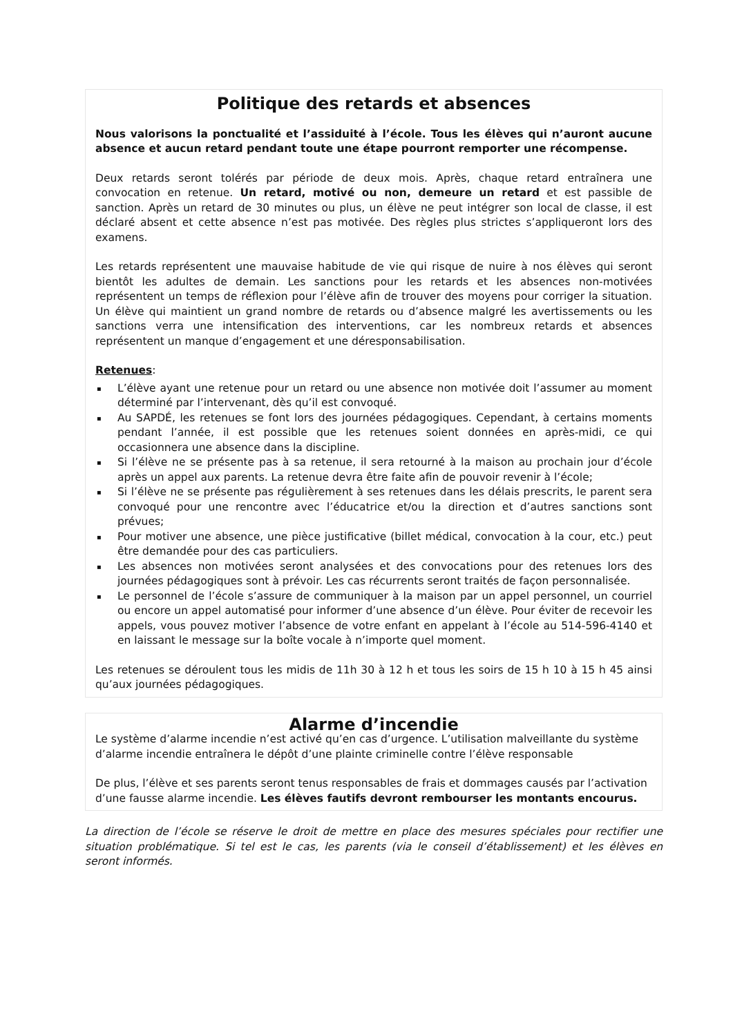Politique des retards et absences
Nous valorisons la ponctualité et l’assiduité à l’école. Tous les élèves qui n’auront aucune absence et aucun retard pendant toute une étape pourront remporter une récompense.
Deux retards seront tolérés par période de deux mois. Après, chaque retard entraînera une convocation en retenue. Un retard, motivé ou non, demeure un retard et est passible de sanction. Après un retard de 30 minutes ou plus, un élève ne peut intégrer son local de classe, il est déclaré absent et cette absence n’est pas motivée. Des règles plus strictes s’appliqueront lors des examens.
Les retards représentent une mauvaise habitude de vie qui risque de nuire à nos élèves qui seront bientôt les adultes de demain. Les sanctions pour les retards et les absences non-motivées représentent un temps de réflexion pour l’élève afin de trouver des moyens pour corriger la situation. Un élève qui maintient un grand nombre de retards ou d’absence malgré les avertissements ou les sanctions verra une intensification des interventions, car les nombreux retards et absences représentent un manque d’engagement et une déresponsabilisation.
Retenues:
▪ L’élève ayant une retenue pour un retard ou une absence non motivée doit l’assumer au moment déterminé par l’intervenant, dès qu’il est convoqué.
▪ Au SAPDÉ, les retenues se font lors des journées pédagogiques. Cependant, à certains moments pendant l’année, il est possible que les retenues soient données en après-midi, ce qui occasionnera une absence dans la discipline.
▪ Si l’élève ne se présente pas à sa retenue, il sera retourné à la maison au prochain jour d’école après un appel aux parents. La retenue devra être faite afin de pouvoir revenir à l’école;
▪ Si l’élève ne se présente pas régulièrement à ses retenues dans les délais prescrits, le parent sera convoqué pour une rencontre avec l’éducatrice et/ou la direction et d’autres sanctions sont prévues;
▪ Pour motiver une absence, une pièce justificative (billet médical, convocation à la cour, etc.) peut être demandée pour des cas particuliers.
▪ Les absences non motivées seront analysées et des convocations pour des retenues lors des journées pédagogiques sont à prévoir. Les cas récurrents seront traités de façon personnalisée.
▪ Le personnel de l’école s’assure de communiquer à la maison par un appel personnel, un courriel ou encore un appel automatisé pour informer d’une absence d’un élève. Pour éviter de recevoir les appels, vous pouvez motiver l’absence de votre enfant en appelant à l’école au 514-596-4140 et en laissant le message sur la boîte vocale à n’importe quel moment.
Les retenues se déroulent tous les midis de 11h 30 à 12 h et tous les soirs de 15 h 10 à 15 h 45 ainsi qu’aux journées pédagogiques.
Alarme d’incendie
Le système d’alarme incendie n’est activé qu’en cas d’urgence. L’utilisation malveillante du système d’alarme incendie entraînera le dépôt d’une plainte criminelle contre l’élève responsable
De plus, l’élève et ses parents seront tenus responsables de frais et dommages causés par l’activation d’une fausse alarme incendie. Les élèves fautifs devront rembourser les montants encourus.
La direction de l’école se réserve le droit de mettre en place des mesures spéciales pour rectifier une situation problématique. Si tel est le cas, les parents (via le conseil d’établissement) et les élèves en seront informés.